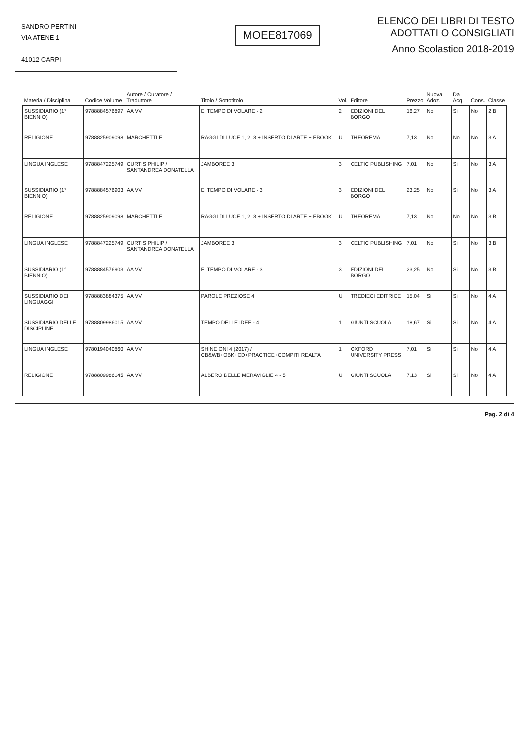SANDRO PERTINI
VIA ATENE 1
41012 CARPI
MOEE817069
ELENCO DEI LIBRI DI TESTO
ADOTTATI O CONSIGLIATI
Anno Scolastico 2018-2019
| Materia / Disciplina | Codice Volume | Autore / Curatore / Traduttore | Titolo / Sottotitolo | Vol. | Editore | Prezzo | Nuova Adoz. | Da Acq. | Cons. | Classe |
| --- | --- | --- | --- | --- | --- | --- | --- | --- | --- | --- |
| SUSSIDIARIO (1° BIENNIO) | 9788884576897 | AA VV | E' TEMPO DI VOLARE - 2 | 2 | EDIZIONI DEL BORGO | 16,27 | No | Si | No | 2 B |
| RELIGIONE | 9788825909098 | MARCHETTI E | RAGGI DI LUCE 1, 2, 3 + INSERTO DI ARTE + EBOOK | U | THEOREMA | 7,13 | No | No | No | 3 A |
| LINGUA INGLESE | 9788847225749 | CURTIS PHILIP / SANTANDREA DONATELLA | JAMBOREE 3 | 3 | CELTIC PUBLISHING | 7,01 | No | Si | No | 3 A |
| SUSSIDIARIO (1° BIENNIO) | 9788884576903 | AA VV | E' TEMPO DI VOLARE - 3 | 3 | EDIZIONI DEL BORGO | 23,25 | No | Si | No | 3 A |
| RELIGIONE | 9788825909098 | MARCHETTI E | RAGGI DI LUCE 1, 2, 3 + INSERTO DI ARTE + EBOOK | U | THEOREMA | 7,13 | No | No | No | 3 B |
| LINGUA INGLESE | 9788847225749 | CURTIS PHILIP / SANTANDREA DONATELLA | JAMBOREE 3 | 3 | CELTIC PUBLISHING | 7,01 | No | Si | No | 3 B |
| SUSSIDIARIO (1° BIENNIO) | 9788884576903 | AA VV | E' TEMPO DI VOLARE - 3 | 3 | EDIZIONI DEL BORGO | 23,25 | No | Si | No | 3 B |
| SUSSIDIARIO DEI LINGUAGGI | 9788883884375 | AA VV | PAROLE PREZIOSE 4 | U | TREDIECI EDITRICE | 15,04 | Si | Si | No | 4 A |
| SUSSIDIARIO DELLE DISCIPLINE | 9788809986015 | AA VV | TEMPO DELLE IDEE - 4 | 1 | GIUNTI SCUOLA | 18,67 | Si | Si | No | 4 A |
| LINGUA INGLESE | 9780194040860 | AA VV | SHINE ON! 4 (2017) / CB&WB+OBK+CD+PRACTICE+COMPITI REALTA | 1 | OXFORD UNIVERSITY PRESS | 7,01 | Si | Si | No | 4 A |
| RELIGIONE | 9788809986145 | AA VV | ALBERO DELLE MERAVIGLIE 4 - 5 | U | GIUNTI SCUOLA | 7,13 | Si | Si | No | 4 A |
Pag. 2 di 4